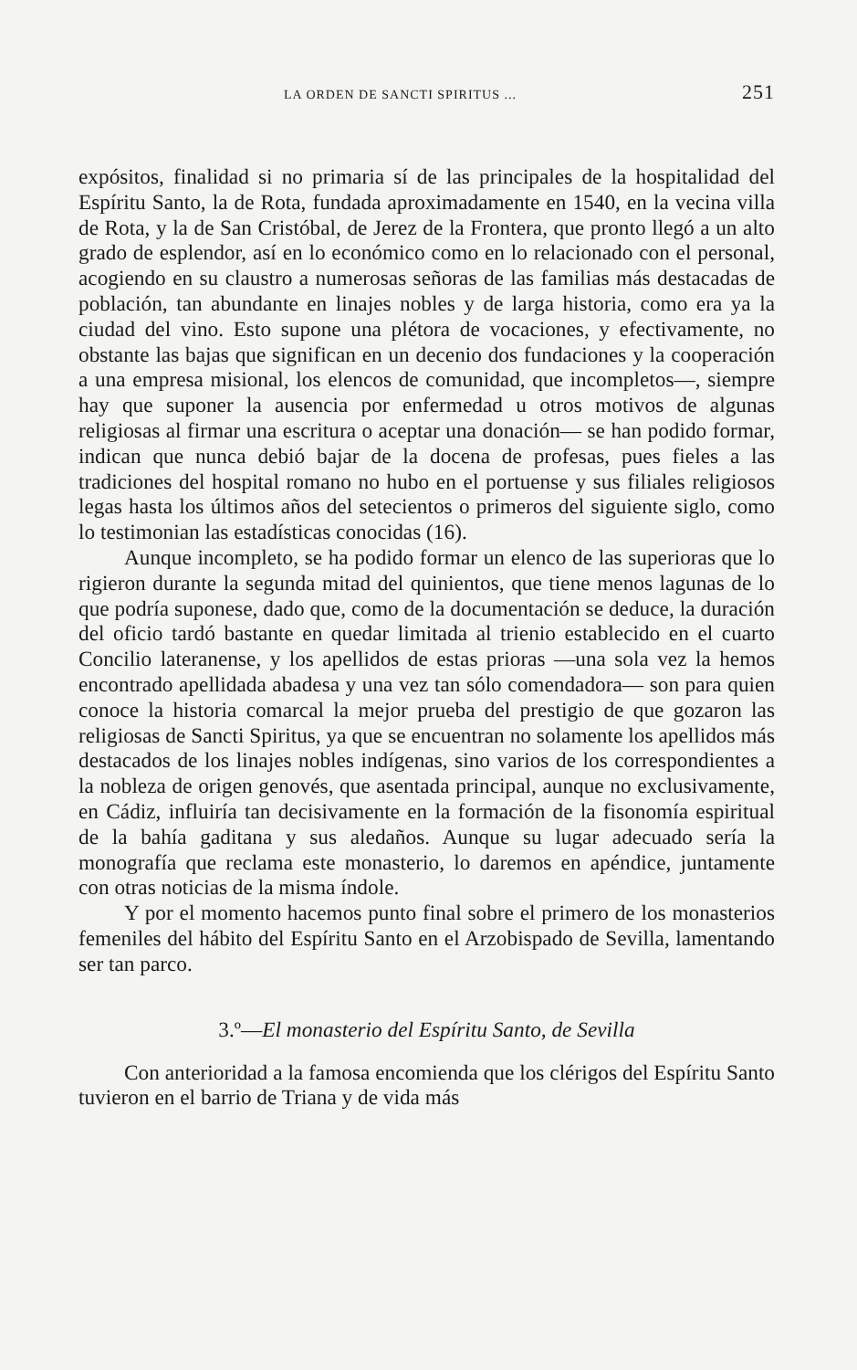LA ORDEN DE SANCTI SPIRITUS ... 251
expósitos, finalidad si no primaria sí de las principales de la hospitalidad del Espíritu Santo, la de Rota, fundada aproximadamente en 1540, en la vecina villa de Rota, y la de San Cristóbal, de Jerez de la Frontera, que pronto llegó a un alto grado de esplendor, así en lo económico como en lo relacionado con el personal, acogiendo en su claustro a numerosas señoras de las familias más destacadas de población, tan abundante en linajes nobles y de larga historia, como era ya la ciudad del vino. Esto supone una plétora de vocaciones, y efectivamente, no obstante las bajas que significan en un decenio dos fundaciones y la cooperación a una empresa misional, los elencos de comunidad, que incompletos—, siempre hay que suponer la ausencia por enfermedad u otros motivos de algunas religiosas al firmar una escritura o aceptar una donación— se han podido formar, indican que nunca debió bajar de la docena de profesas, pues fieles a las tradiciones del hospital romano no hubo en el portuense y sus filiales religiosos legas hasta los últimos años del setecientos o primeros del siguiente siglo, como lo testimonian las estadísticas conocidas (16).
Aunque incompleto, se ha podido formar un elenco de las superioras que lo rigieron durante la segunda mitad del quinientos, que tiene menos lagunas de lo que podría suponese, dado que, como de la documentación se deduce, la duración del oficio tardó bastante en quedar limitada al trienio establecido en el cuarto Concilio lateranense, y los apellidos de estas prioras —una sola vez la hemos encontrado apellidada abadesa y una vez tan sólo comendadora— son para quien conoce la historia comarcal la mejor prueba del prestigio de que gozaron las religiosas de Sancti Spiritus, ya que se encuentran no solamente los apellidos más destacados de los linajes nobles indígenas, sino varios de los correspondientes a la nobleza de origen genovés, que asentada principal, aunque no exclusivamente, en Cádiz, influiría tan decisivamente en la formación de la fisonomía espiritual de la bahía gaditana y sus aledaños. Aunque su lugar adecuado sería la monografía que reclama este monasterio, lo daremos en apéndice, juntamente con otras noticias de la misma índole.
Y por el momento hacemos punto final sobre el primero de los monasterios femeniles del hábito del Espíritu Santo en el Arzobispado de Sevilla, lamentando ser tan parco.
3.º—El monasterio del Espíritu Santo, de Sevilla
Con anterioridad a la famosa encomienda que los clérigos del Espíritu Santo tuvieron en el barrio de Triana y de vida más